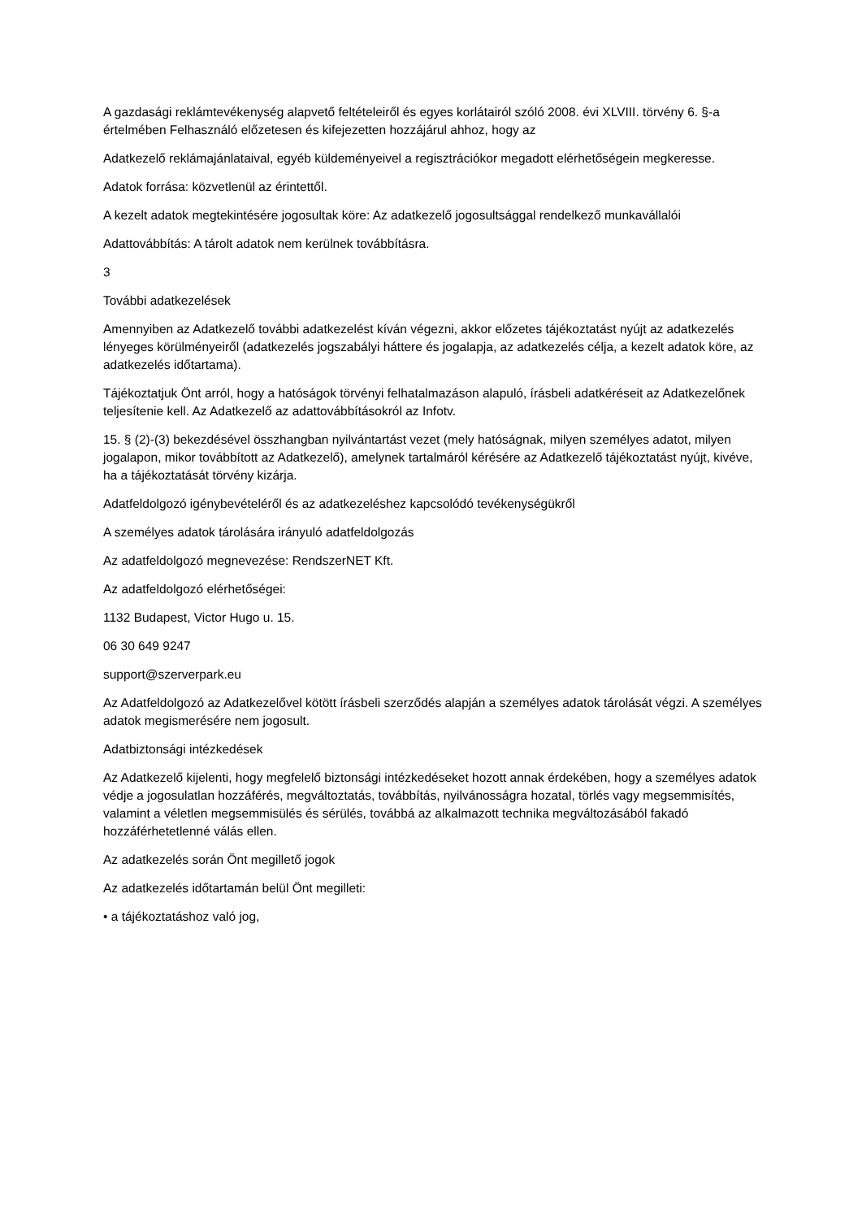A gazdasági reklámtevékenység alapvető feltételeiről és egyes korlátairól szóló 2008. évi XLVIII. törvény 6. §-a értelmében Felhasználó előzetesen és kifejezetten hozzájárul ahhoz, hogy az
Adatkezelő reklámajánlataival, egyéb küldeményeivel a regisztrációkor megadott elérhetőségein megkeresse.
Adatok forrása: közvetlenül az érintettől.
A kezelt adatok megtekintésére jogosultak köre: Az adatkezelő jogosultsággal rendelkező munkavállalói
Adattovábbítás: A tárolt adatok nem kerülnek továbbításra.
3
További adatkezelések
Amennyiben az Adatkezelő további adatkezelést kíván végezni, akkor előzetes tájékoztatást nyújt az adatkezelés lényeges körülményeiről (adatkezelés jogszabályi háttere és jogalapja, az adatkezelés célja, a kezelt adatok köre, az adatkezelés időtartama).
Tájékoztatjuk Önt arról, hogy a hatóságok törvényi felhatalmazáson alapuló, írásbeli adatkéréseit az Adatkezelőnek teljesítenie kell. Az Adatkezelő az adattovábbításokról az Infotv.
15. § (2)-(3) bekezdésével összhangban nyilvántartást vezet (mely hatóságnak, milyen személyes adatot, milyen jogalapon, mikor továbbított az Adatkezelő), amelynek tartalmáról kérésére az Adatkezelő tájékoztatást nyújt, kivéve, ha a tájékoztatását törvény kizárja.
Adatfeldolgozó igénybevételéről és az adatkezeléshez kapcsolódó tevékenységükről
A személyes adatok tárolására irányuló adatfeldolgozás
Az adatfeldolgozó megnevezése: RendszerNET Kft.
Az adatfeldolgozó elérhetőségei:
1132 Budapest, Victor Hugo u. 15.
06 30 649 9247
support@szerverpark.eu
Az Adatfeldolgozó az Adatkezelővel kötött írásbeli szerződés alapján a személyes adatok tárolását végzi. A személyes adatok megismerésére nem jogosult.
Adatbiztonsági intézkedések
Az Adatkezelő kijelenti, hogy megfelelő biztonsági intézkedéseket hozott annak érdekében, hogy a személyes adatok védje a jogosulatlan hozzáférés, megváltoztatás, továbbítás, nyilvánosságra hozatal, törlés vagy megsemmisítés, valamint a véletlen megsemmisülés és sérülés, továbbá az alkalmazott technika megváltozásából fakadó hozzáférhetetlenné válás ellen.
Az adatkezelés során Önt megillető jogok
Az adatkezelés időtartamán belül Önt megilleti:
• a tájékoztatáshoz való jog,